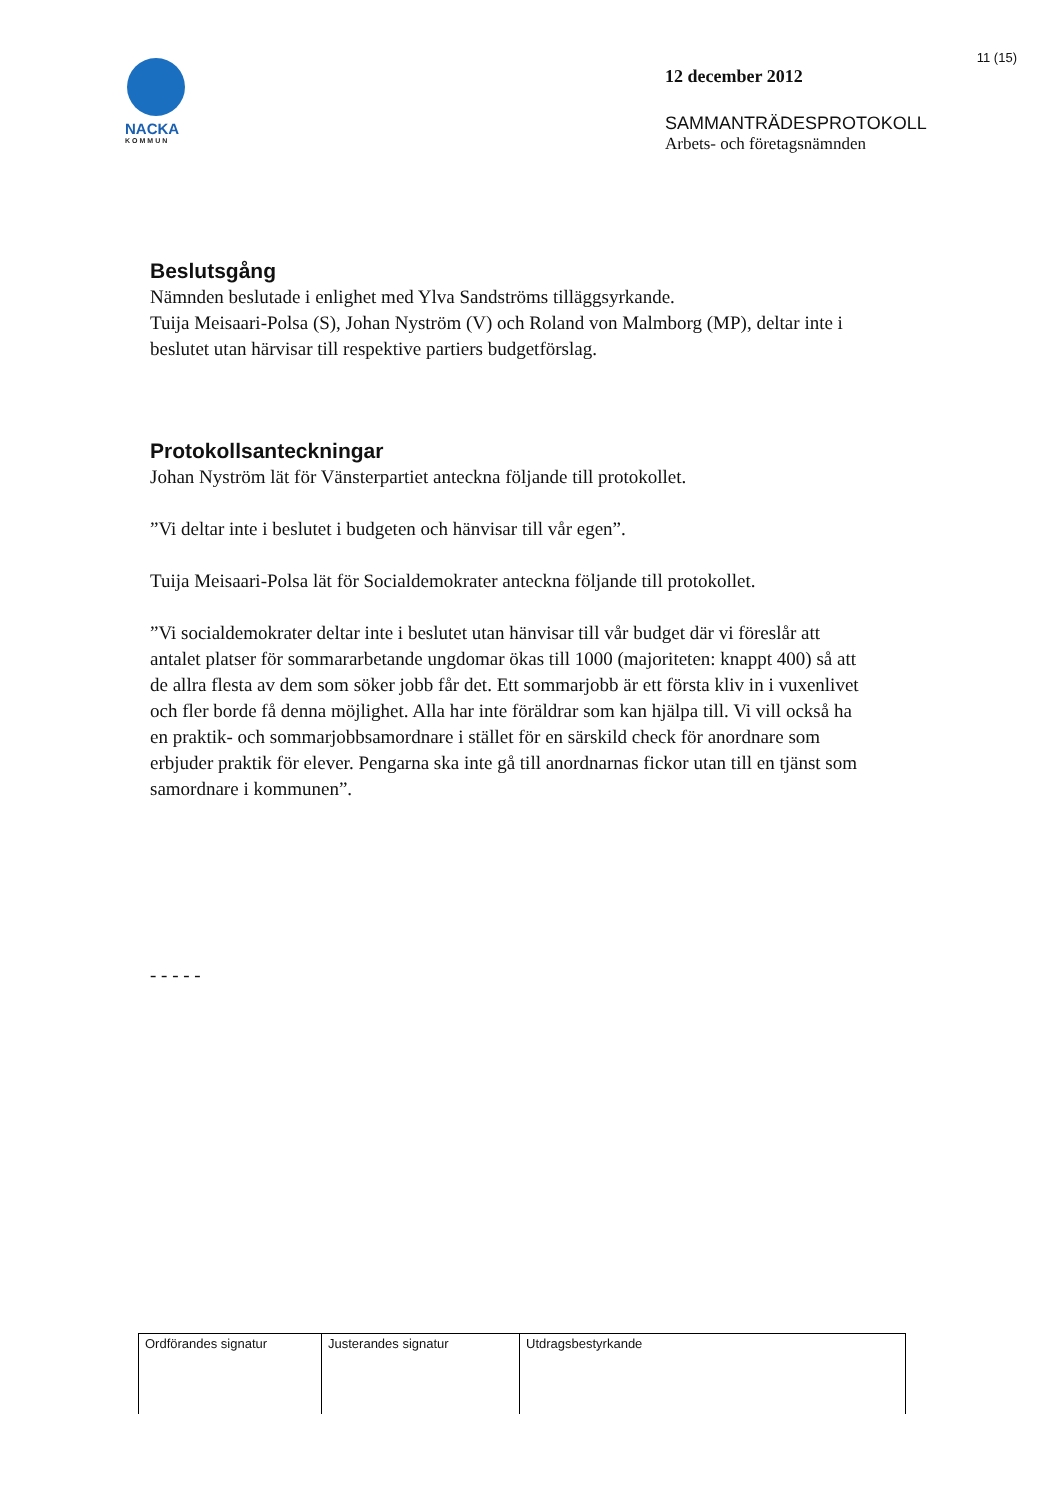11 (15)
NACKA
KOMMUN
12 december 2012
SAMMANTRÄDESPROTOKOLL
Arbets- och företagsnämnden
Beslutsgång
Nämnden beslutade i enlighet med Ylva Sandströms tilläggsyrkande.
Tuija Meisaari-Polsa (S), Johan Nyström (V) och Roland von Malmborg (MP), deltar inte i beslutet utan härvisar till respektive partiers budgetförslag.
Protokollsanteckningar
Johan Nyström lät för Vänsterpartiet anteckna följande till protokollet.
”Vi deltar inte i beslutet i budgeten och hänvisar till vår egen”.
Tuija Meisaari-Polsa lät för Socialdemokrater anteckna följande till protokollet.
”Vi socialdemokrater deltar inte i beslutet utan hänvisar till vår budget där vi föreslår att antalet platser för sommararbetande ungdomar ökas till 1000 (majoriteten: knappt 400) så att de allra flesta av dem som söker jobb får det. Ett sommarjobb är ett första kliv in i vuxenlivet och fler borde få denna möjlighet. Alla har inte föräldrar som kan hjälpa till. Vi vill också ha en praktik- och sommarjobbsamordnare i stället för en särskild check för anordnare som erbjuder praktik för elever. Pengarna ska inte gå till anordnarnas fickor utan till en tjänst som samordnare i kommunen”.
- - - - -
| Ordförandes signatur | Justerandes signatur | Utdragsbestyrkande |